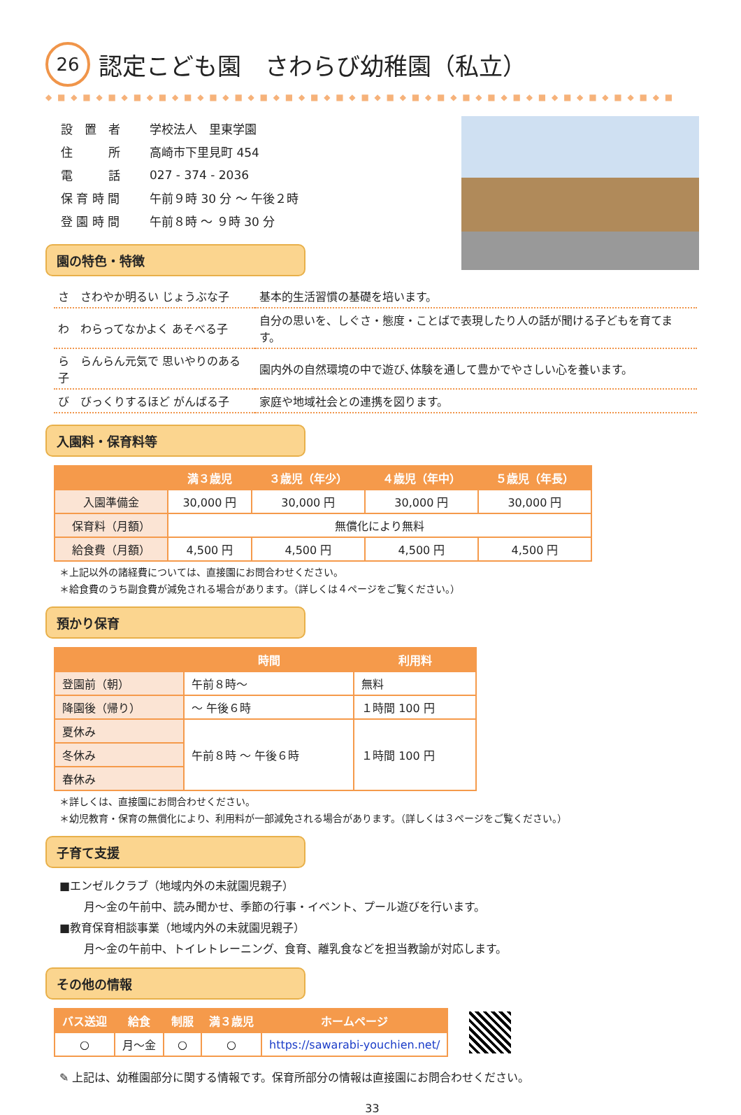26 認定こども園　さわらび幼稚園（私立）
◆ ■ ◆ ■ ◆ ■ ◆ ■ ◆ ■ ◆ ■ ◆ ■ ◆ ■ ◆ ■ ◆ ■ ◆ ■ ◆ ■ ◆ ■ ◆ ■ ◆ ■ ◆ ■ ◆ ■ ◆ ■ ◆ ■ ◆ ■ ◆ ■ ◆ ■ ◆ ■ ◆ ■ ◆ ■
| 設 置 者 | 学校法人 里東学園 |
| 住 所 | 高崎市下里見町 454 |
| 電 話 | 027 - 374 - 2036 |
| 保 育 時 間 | 午前９時 30 分 ～ 午後２時 |
| 登 園 時 間 | 午前８時 ～ ９時 30 分 |
園の特色・特徴
| さ さわやか明るい じょうぶな子 | 基本的生活習慣の基礎を培います。 |
| わ わらってなかよく あそべる子 | 自分の思いを、しぐさ・態度・ことばで表現したり人の話が聞ける子どもを育てます。 |
| ら らんらん元気で 思いやりのある子 | 園内外の自然環境の中で遊び､体験を通して豊かでやさしい心を養います。 |
| び びっくりするほど がんばる子 | 家庭や地域社会との連携を図ります。 |
入園料・保育料等
| | 満３歳児 | ３歳児（年少） | ４歳児（年中） | ５歳児（年長） |
| --- | --- | --- | --- | --- |
| 入園準備金 | 30,000 円 | 30,000 円 | 30,000 円 | 30,000 円 |
| 保育料（月額） | 無償化により無料 | | | |
| 給食費（月額） | 4,500 円 | 4,500 円 | 4,500 円 | 4,500 円 |
＊上記以外の諸経費については、直接園にお問合わせください。
＊給食費のうち副食費が減免される場合があります。（詳しくは４ページをご覧ください。）
預かり保育
| | 時間 | 利用料 |
| --- | --- | --- |
| 登園前（朝） | 午前８時～ | 無料 |
| 降園後（帰り） | ～ 午後６時 | １時間 100 円 |
| 夏休み | 午前８時 ～ 午後６時 | １時間 100 円 |
| 冬休み | | |
| 春休み | | |
＊詳しくは、直接園にお問合わせください。
＊幼児教育・保育の無償化により、利用料が一部減免される場合があります。（詳しくは３ページをご覧ください。）
子育て支援
■エンゼルクラブ（地域内外の未就園児親子）
月～金の午前中、読み聞かせ、季節の行事・イベント、プール遊びを行います。
■教育保育相談事業（地域内外の未就園児親子）
月～金の午前中、トイレトレーニング、食育、離乳食などを担当教諭が対応します。
その他の情報
| バス送迎 | 給食 | 制服 | 満３歳児 | ホームページ |
| --- | --- | --- | --- | --- |
| ○ | 月～金 | ○ | ○ | https://sawarabi-youchien.net/ |
✎ 上記は、幼稚園部分に関する情報です。保育所部分の情報は直接園にお問合わせください。
33